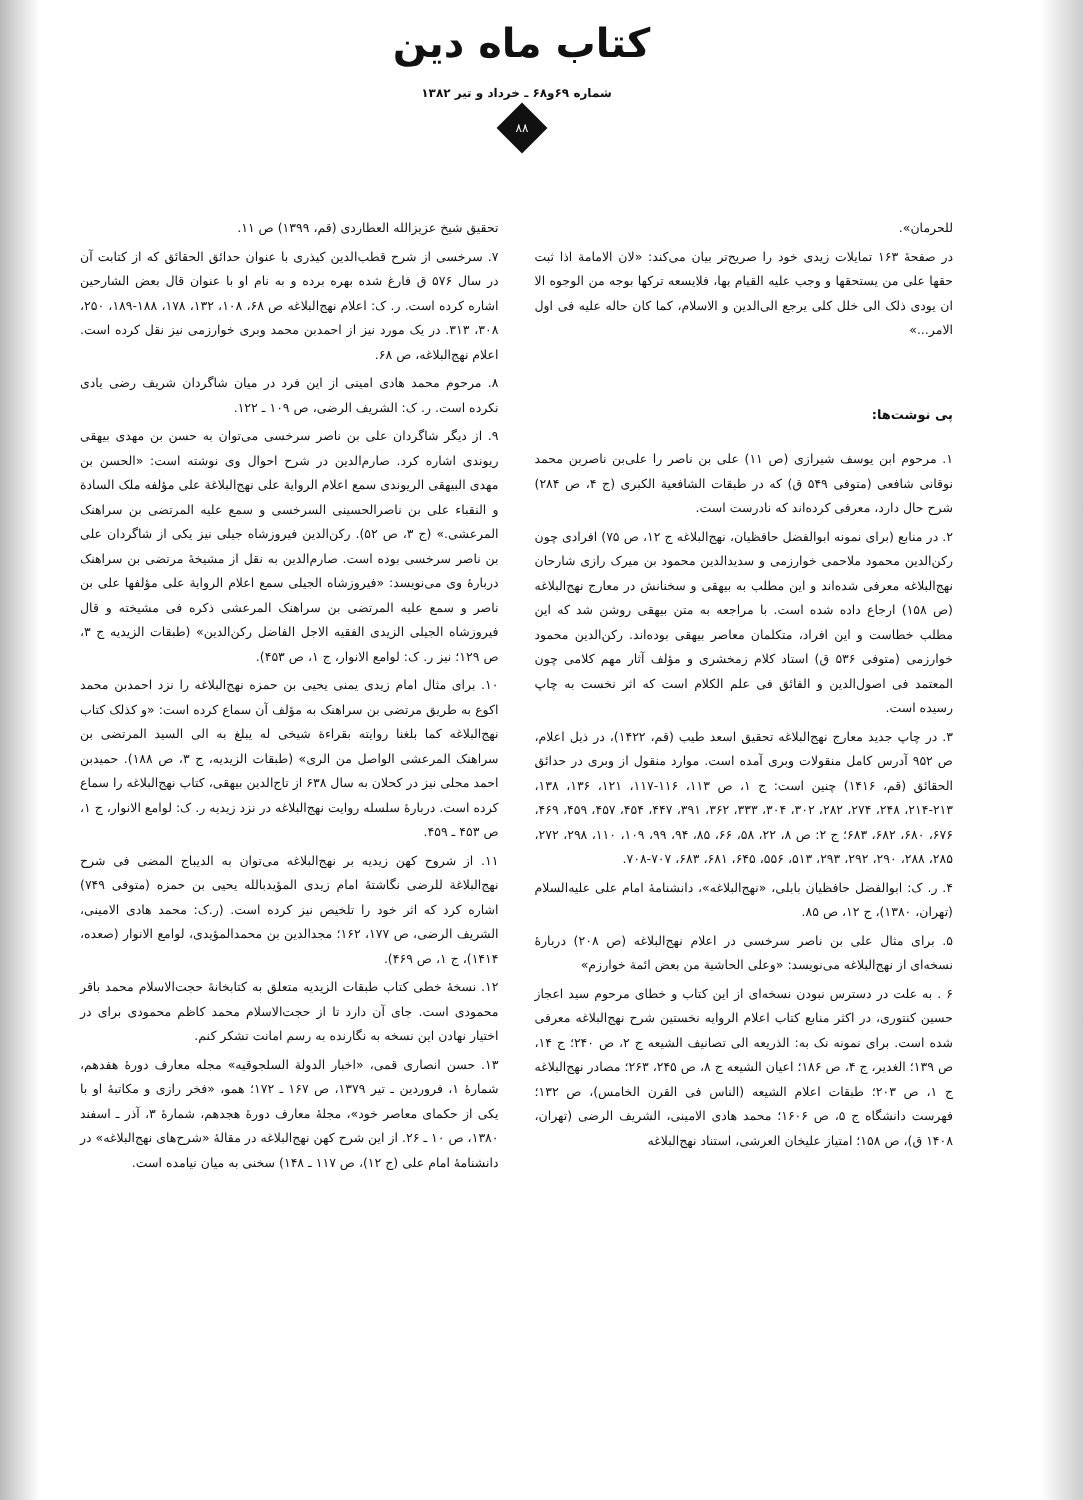کتاب ماه دین
شماره ۶۹و۶۸ ـ خرداد و تیر ۱۳۸۲
۸۸
للحرمان».
در صفحهٔ ۱۶۳ تمایلات زیدی خود را صریح‌تر بیان می‌کند: «لان الامامة اذا ثبت حقها علی من یستحقها و وجب علیه القیام بها، فلایسعه ترکها بوجه من الوجوه الا ان یودی ذلک الی خلل کلی یرجع الی‌الدین و الاسلام، کما کان حاله علیه فی اول الامر...»
پی نوشت‌ها:
۱. مرحوم ابن یوسف شیرازی (ص ۱۱) علی بن ناصر را علی‌بن ناصربن محمد نوقانی شافعی (متوفی ۵۴۹ ق) که در طبقات الشافعیة الکبری (ج ۴، ص ۲۸۴) شرح حال دارد، معرفی کرده‌اند که نادرست است.
۲. در منابع (برای نمونه ابوالفضل حافظیان، نهج‌البلاغه ج ۱۲، ص ۷۵) افرادی چون رکن‌الدین محمود ملاحمی خوارزمی و سدیدالدین محمود بن میرک رازی شارحان نهج‌البلاغه معرفی شده‌اند و این مطلب به بیهقی و سخنانش در معارج نهج‌البلاغه (ص ۱۵۸) ارجاع داده شده است. با مراجعه به متن بیهقی روشن شد که این مطلب خطاست و این افراد، متکلمان معاصر بیهقی بوده‌اند. رکن‌الدین محمود خوارزمی (متوفی ۵۳۶ ق) استاد کلام زمخشری و مؤلف آثار مهم کلامی چون المعتمد فی اصول‌الدین و الفائق فی علم الکلام است که اثر نخست به چاپ رسیده است.
۳. در چاپ جدید معارج نهج‌البلاغه تحقیق اسعد طیب (قم، ۱۴۲۲)، در ذیل اعلام، ص ۹۵۲ آدرس کامل منقولات وبری آمده است. موارد منقول از وبری در حدائق الحقائق (قم، ۱۴۱۶) چنین است: ج ۱، ص ۱۱۳، ۱۱۶-۱۱۷، ۱۲۱، ۱۳۶، ۱۳۸، ۲۱۳-۲۱۴، ۲۴۸، ۲۷۴، ۲۸۲، ۳۰۲، ۳۰۴، ۳۳۳، ۳۶۲، ۳۹۱، ۴۴۷، ۴۵۴، ۴۵۷، ۴۵۹، ۴۶۹، ۶۷۶، ۶۸۰، ۶۸۲، ۶۸۳؛ ج ۲: ص ۸، ۲۲، ۵۸، ۶۶، ۸۵، ۹۴، ۹۹، ۱۰۹، ۱۱۰، ۲۹۸، ۲۷۲، ۲۸۵، ۲۸۸، ۲۹۰، ۲۹۲، ۲۹۳، ۵۱۳، ۵۵۶، ۶۴۵، ۶۸۱، ۶۸۳، ۷۰۷-۷۰۸.
۴. ر. ک: ابوالفضل حافظیان بابلی، «نهج‌البلاغه»، دانشنامهٔ امام علی علیه‌السلام (تهران، ۱۳۸۰)، ج ۱۲، ص ۸۵.
۵. برای مثال علی بن ناصر سرخسی در اعلام نهج‌البلاغه (ص ۲۰۸) دربارهٔ نسخه‌ای از نهج‌البلاغه می‌نویسد: «وعلی الحاشیة من بعض ائمة خوارزم»
۶ . به علت در دسترس نبودن نسخه‌ای از این کتاب و خطای مرحوم سید اعجاز حسین کنتوری، در اکثر منابع کتاب اعلام الروایه نخستین شرح نهج‌البلاغه معرفی شده است. برای نمونه نک به: الذریعه الی تصانیف الشیعه ج ۲، ص ۲۴۰؛ ج ۱۴، ص ۱۳۹؛ الغدیر، ج ۴، ص ۱۸۶؛ اعیان الشیعه ج ۸، ص ۲۴۵، ۲۶۳؛ مصادر نهج‌البلاغه ج ۱، ص ۲۰۳؛ طبقات اعلام الشیعه (الناس فی القرن الخامس)، ص ۱۳۲؛ فهرست دانشگاه ج ۵، ص ۱۶۰۶؛ محمد هادی الامینی، الشریف الرضی (تهران، ۱۴۰۸ ق)، ص ۱۵۸؛ امتیاز علیخان العرشی، استناد نهج‌البلاغه
تحقیق شیخ عزیزالله العطاردی (قم، ۱۳۹۹) ص ۱۱.
۷. سرخسی از شرح قطب‌الدین کیذری با عنوان حدائق الحقائق که از کتابت آن در سال ۵۷۶ ق فارغ شده بهره برده و به نام او با عنوان قال بعض الشارحین اشاره کرده است. ر. ک: اعلام نهج‌البلاغه ص ۶۸، ۱۰۸، ۱۳۲، ۱۷۸، ۱۸۸-۱۸۹، ۲۵۰، ۳۰۸، ۳۱۳. در یک مورد نیز از احمدبن محمد وبری خوارزمی نیز نقل کرده است. اعلام نهج‌البلاغه، ص ۶۸.
۸. مرحوم محمد هادی امینی از این فرد در میان شاگردان شریف رضی یادی نکرده است. ر. ک: الشریف الرضی، ص ۱۰۹ ـ ۱۲۲.
۹. از دیگر شاگردان علی بن ناصر سرخسی می‌توان به حسن بن مهدی بیهقی ریوندی اشاره کرد. صارم‌الدین در شرح احوال وی نوشته است: «الحسن بن مهدی البیهقی الریوندی سمع اعلام الروایة علی نهج‌البلاغة علی مؤلفه ملک السادة و النقباء علی بن ناصرالحسینی السرخسی و سمع علیه المرتضی بن سراهنک المرعشی.» (ج ۳، ص ۵۲). رکن‌الدین فیروزشاه جیلی نیز یکی از شاگردان علی بن ناصر سرخسی بوده است. صارم‌الدین به نقل از مشیخهٔ مرتضی بن سراهنک دربارهٔ وی می‌نویسد: «فیروزشاه الجیلی سمع اعلام الروایة علی مؤلفها علی بن ناصر و سمع علیه المرتضی بن سراهنک المرعشی ذکره فی مشیخته و قال فیروزشاه الجیلی الزیدی الفقیه الاجل الفاضل رکن‌الدین» (طبقات الزیدیه ج ۳، ص ۱۲۹؛ نیز ر. ک: لوامع الانوار، ج ۱، ص ۴۵۳).
۱۰. برای مثال امام زیدی یمنی یحیی بن حمزه نهج‌البلاغه را نزد احمدبن محمد اکوع به طریق مرتضی بن سراهنک به مؤلف آن سماع کرده است: «و کذلک کتاب نهج‌البلاغه کما بلغنا روایته بقراءة شیخی له یبلغ به الی السید المرتضی بن سراهنک المرعشی الواصل من الری» (طبقات الزیدیه، ج ۳، ص ۱۸۸). حمیدبن احمد محلی نیز در کحلان به سال ۶۳۸ از تاج‌الدین بیهقی، کتاب نهج‌البلاغه را سماع کرده است. دربارهٔ سلسله روایت نهج‌البلاغه در نزد زیدیه ر. ک: لوامع الانوار، ج ۱، ص ۴۵۳ ـ ۴۵۹.
۱۱. از شروح کهن زیدیه بر نهج‌البلاغه می‌توان به الدیباج المضی فی شرح نهج‌البلاغة للرضی نگاشتهٔ امام زیدی المؤیدبالله یحیی بن حمزه (متوفی ۷۴۹) اشاره کرد که اثر خود را تلخیص نیز کرده است. (ر.ک: محمد هادی الامینی، الشریف الرضی، ص ۱۷۷، ۱۶۲؛ مجدالدین بن محمدالمؤیدی، لوامع الانوار (صعده، ۱۴۱۴)، ج ۱، ص ۴۶۹).
۱۲. نسخهٔ خطی کتاب طبقات الزیدیه متعلق به کتابخانهٔ حجت‌الاسلام محمد باقر محمودی است. جای آن دارد تا از حجت‌الاسلام محمد کاظم محمودی برای در اختیار نهادن این نسخه به نگارنده به رسم امانت تشکر کنم.
۱۳. حسن انصاری قمی، «اخبار الدولة السلجوقیه» مجله معارف دورهٔ هفدهم، شمارهٔ ۱، فروردین ـ تیر ۱۳۷۹، ص ۱۶۷ ـ ۱۷۲؛ همو، «فخر رازی و مکاتبهٔ او با یکی از حکمای معاصر خود»، مجلهٔ معارف دورهٔ هجدهم، شمارهٔ ۳، آذر ـ اسفند ۱۳۸۰، ص ۱۰ ـ ۲۶. از این شرح کهن نهج‌البلاغه در مقالهٔ «شرح‌های نهج‌البلاغه» در دانشنامهٔ امام علی (ج ۱۲)، ص ۱۱۷ ـ ۱۴۸) سخنی به میان نیامده است.